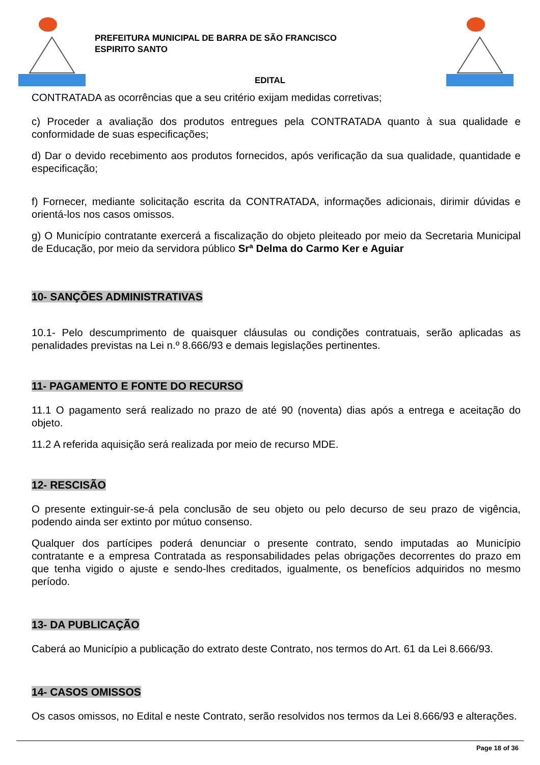PREFEITURA MUNICIPAL DE BARRA DE SÃO FRANCISCO
ESPIRITO SANTO
EDITAL
CONTRATADA as ocorrências que a seu critério exijam medidas corretivas;
c) Proceder a avaliação dos produtos entregues pela CONTRATADA quanto à sua qualidade e conformidade de suas especificações;
d) Dar o devido recebimento aos produtos fornecidos, após verificação da sua qualidade, quantidade e especificação;
f) Fornecer, mediante solicitação escrita da CONTRATADA, informações adicionais, dirimir dúvidas e orientá-los nos casos omissos.
g) O Município contratante exercerá a fiscalização do objeto pleiteado por meio da Secretaria Municipal de Educação, por meio da servidora público Srª Delma do Carmo Ker e Aguiar
​10- SANÇÕES ADMINISTRATIVAS
10.1- Pelo descumprimento de quaisquer cláusulas ou condições contratuais, serão aplicadas as penalidades previstas na Lei n.º 8.666/93 e demais legislações pertinentes.
11- PAGAMENTO E FONTE DO RECURSO
11.1 O pagamento será realizado no prazo de até 90 (noventa) dias após a entrega e aceitação do objeto.
11.2 A referida aquisição será realizada por meio de recurso MDE.
12- RESCISÃO
O presente extinguir-se-á pela conclusão de seu objeto ou pelo decurso de seu prazo de vigência, podendo ainda ser extinto por mútuo consenso.
Qualquer dos partícipes poderá denunciar o presente contrato, sendo imputadas ao Município contratante e a empresa Contratada as responsabilidades pelas obrigações decorrentes do prazo em que tenha vigido o ajuste e sendo-lhes creditados, igualmente, os benefícios adquiridos no mesmo período.
13- DA PUBLICAÇÃO
Caberá ao Município a publicação do extrato deste Contrato, nos termos do Art. 61 da Lei 8.666/93.
14- CASOS OMISSOS
Os casos omissos, no Edital e neste Contrato, serão resolvidos nos termos da Lei 8.666/93 e alterações.
Page 18 of 36